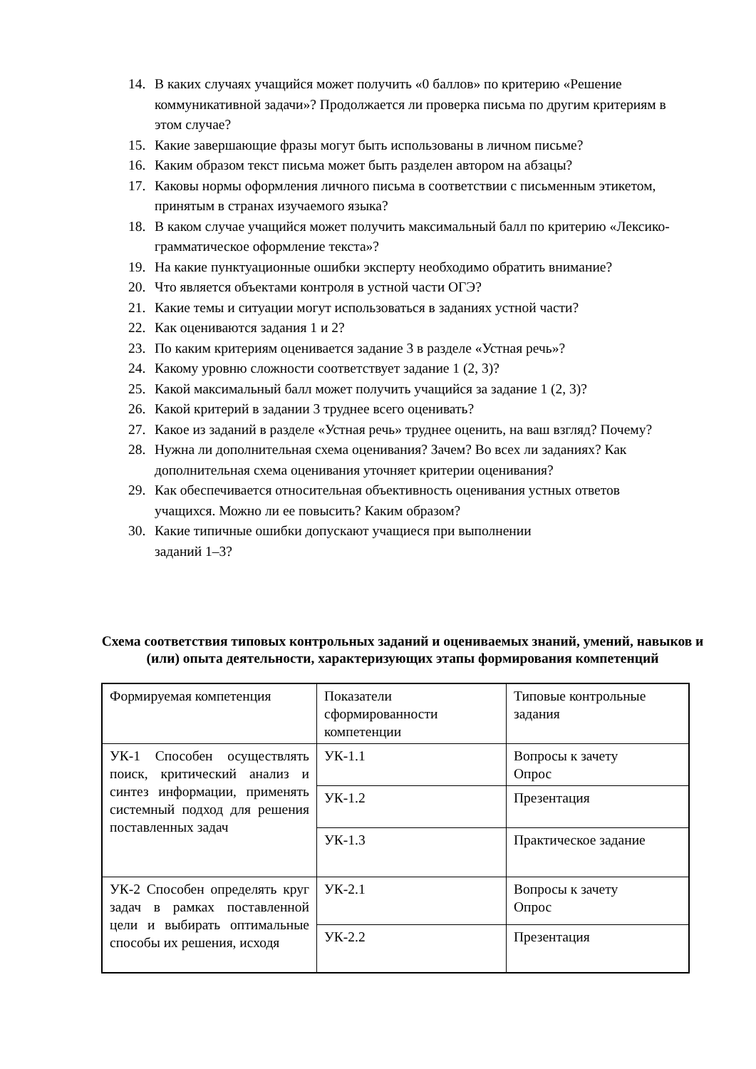14. В каких случаях учащийся может получить «0 баллов» по критерию «Решение коммуникативной задачи»? Продолжается ли проверка письма по другим критериям в этом случае?
15. Какие завершающие фразы могут быть использованы в личном письме?
16. Каким образом текст письма может быть разделен автором на абзацы?
17. Каковы нормы оформления личного письма в соответствии с письменным этикетом, принятым в странах изучаемого языка?
18. В каком случае учащийся может получить максимальный балл по критерию «Лексико-грамматическое оформление текста»?
19. На какие пунктуационные ошибки эксперту необходимо обратить внимание?
20. Что является объектами контроля в устной части ОГЭ?
21. Какие темы и ситуации могут использоваться в заданиях устной части?
22. Как оцениваются задания 1 и 2?
23. По каким критериям оценивается задание 3 в разделе «Устная речь»?
24. Какому уровню сложности соответствует задание 1 (2, 3)?
25. Какой максимальный балл может получить учащийся за задание 1 (2, 3)?
26. Какой критерий в задании 3 труднее всего оценивать?
27. Какое из заданий в разделе «Устная речь» труднее оценить, на ваш взгляд? Почему?
28. Нужна ли дополнительная схема оценивания? Зачем? Во всех ли заданиях? Как дополнительная схема оценивания уточняет критерии оценивания?
29. Как обеспечивается относительная объективность оценивания устных ответов учащихся. Можно ли ее повысить? Каким образом?
30. Какие типичные ошибки допускают учащиеся при выполнении
заданий 1–3?
Схема соответствия типовых контрольных заданий и оцениваемых знаний, умений, навыков и (или) опыта деятельности, характеризующих этапы формирования компетенций
| Формируемая компетенция | Показатели сформированности компетенции | Типовые контрольные задания |
| УК-1 Способен осуществлять поиск, критический анализ и синтез информации, применять системный подход для решения поставленных задач | УК-1.1 | Вопросы к зачету Опрос |
| | УК-1.2 | Презентация |
| | УК-1.3 | Практическое задание |
| УК-2 Способен определять круг задач в рамках поставленной цели и выбирать оптимальные способы их решения, исходя | УК-2.1 | Вопросы к зачету Опрос |
| | УК-2.2 | Презентация |